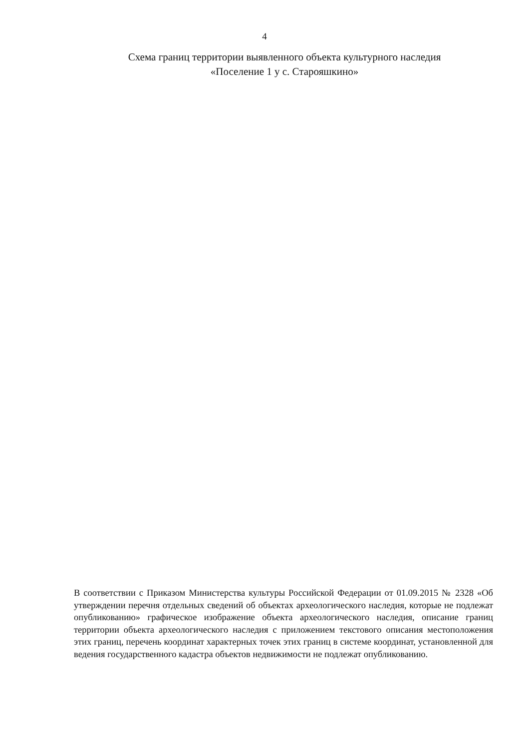4
Схема границ территории выявленного объекта культурного наследия
«Поселение 1 у с. Старояшкино»
В соответствии с Приказом Министерства культуры Российской Федерации от 01.09.2015 № 2328 «Об утверждении перечня отдельных сведений об объектах археологического наследия, которые не подлежат опубликованию» графическое изображение объекта археологического наследия, описание границ территории объекта археологического наследия с приложением текстового описания местоположения этих границ, перечень координат характерных точек этих границ в системе координат, установленной для ведения государственного кадастра объектов недвижимости не подлежат опубликованию.